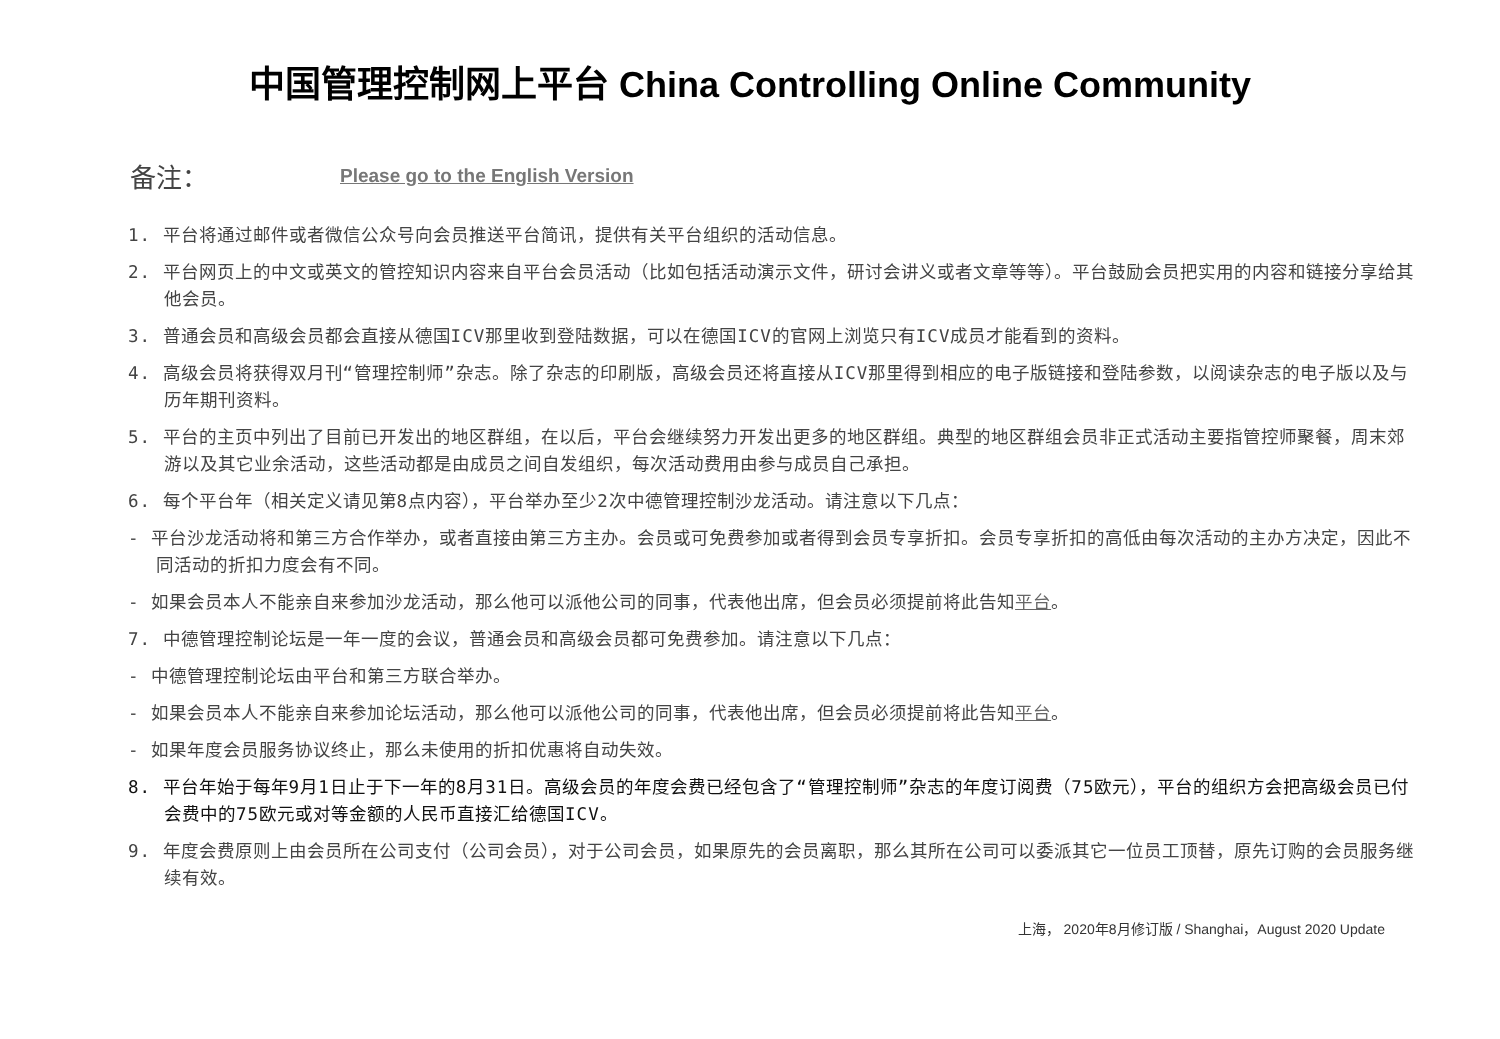中国管理控制网上平台 China Controlling Online Community
备注： Please go to the English Version
1. 平台将通过邮件或者微信公众号向会员推送平台简讯，提供有关平台组织的活动信息。
2. 平台网页上的中文或英文的管控知识内容来自平台会员活动（比如包括活动演示文件，研讨会讲义或者文章等等）。平台鼓励会员把实用的内容和链接分享给其他会员。
3. 普通会员和高级会员都会直接从德国ICV那里收到登陆数据，可以在德国ICV的官网上浏览只有ICV成员才能看到的资料。
4. 高级会员将获得双月刊“管理控制师”杂志。除了杂志的印刷版，高级会员还将直接从ICV那里得到相应的电子版链接和登陆参数，以阅读杂志的电子版以及与历年期刊资料。
5. 平台的主页中列出了目前已开发出的地区群组，在以后，平台会继续努力开发出更多的地区群组。典型的地区群组会员非正式活动主要指管控师聚餐，周末郊游以及其它业余活动，这些活动都是由成员之间自发组织，每次活动费用由参与成员自己承担。
6. 每个平台年（相关定义请见第8点内容），平台举办至少2次中德管理控制沙龙活动。请注意以下几点：
- 平台沙龙活动将和第三方合作举办，或者直接由第三方主办。会员或可免费参加或者得到会员专享折扣。会员专享折扣的高低由每次活动的主办方决定，因此不同活动的折扣力度会有不同。
- 如果会员本人不能亲自来参加沙龙活动，那么他可以派他公司的同事，代表他出席，但会员必须提前将此告知平台。
7. 中德管理控制论坛是一年一度的会议，普通会员和高级会员都可免费参加。请注意以下几点：
- 中德管理控制论坛由平台和第三方联合举办。
- 如果会员本人不能亲自来参加论坛活动，那么他可以派他公司的同事，代表他出席，但会员必须提前将此告知平台。
- 如果年度会员服务协议终止，那么未使用的折扣优惠将自动失效。
8. 平台年始于每年9月1日止于下一年的8月31日。高级会员的年度会费已经包含了“管理控制师”杂志的年度订阅费（75欧元），平台的组织方会把高级会员已付会费中的75欧元或对等金额的人民币直接汇给德国ICV。
9. 年度会费原则上由会员所在公司支付（公司会员），对于公司会员，如果原先的会员离职，那么其所在公司可以委派其它一位员工顶替，原先订购的会员服务继续有效。
上海， 2020年8月修订版 / Shanghai，August 2020 Update